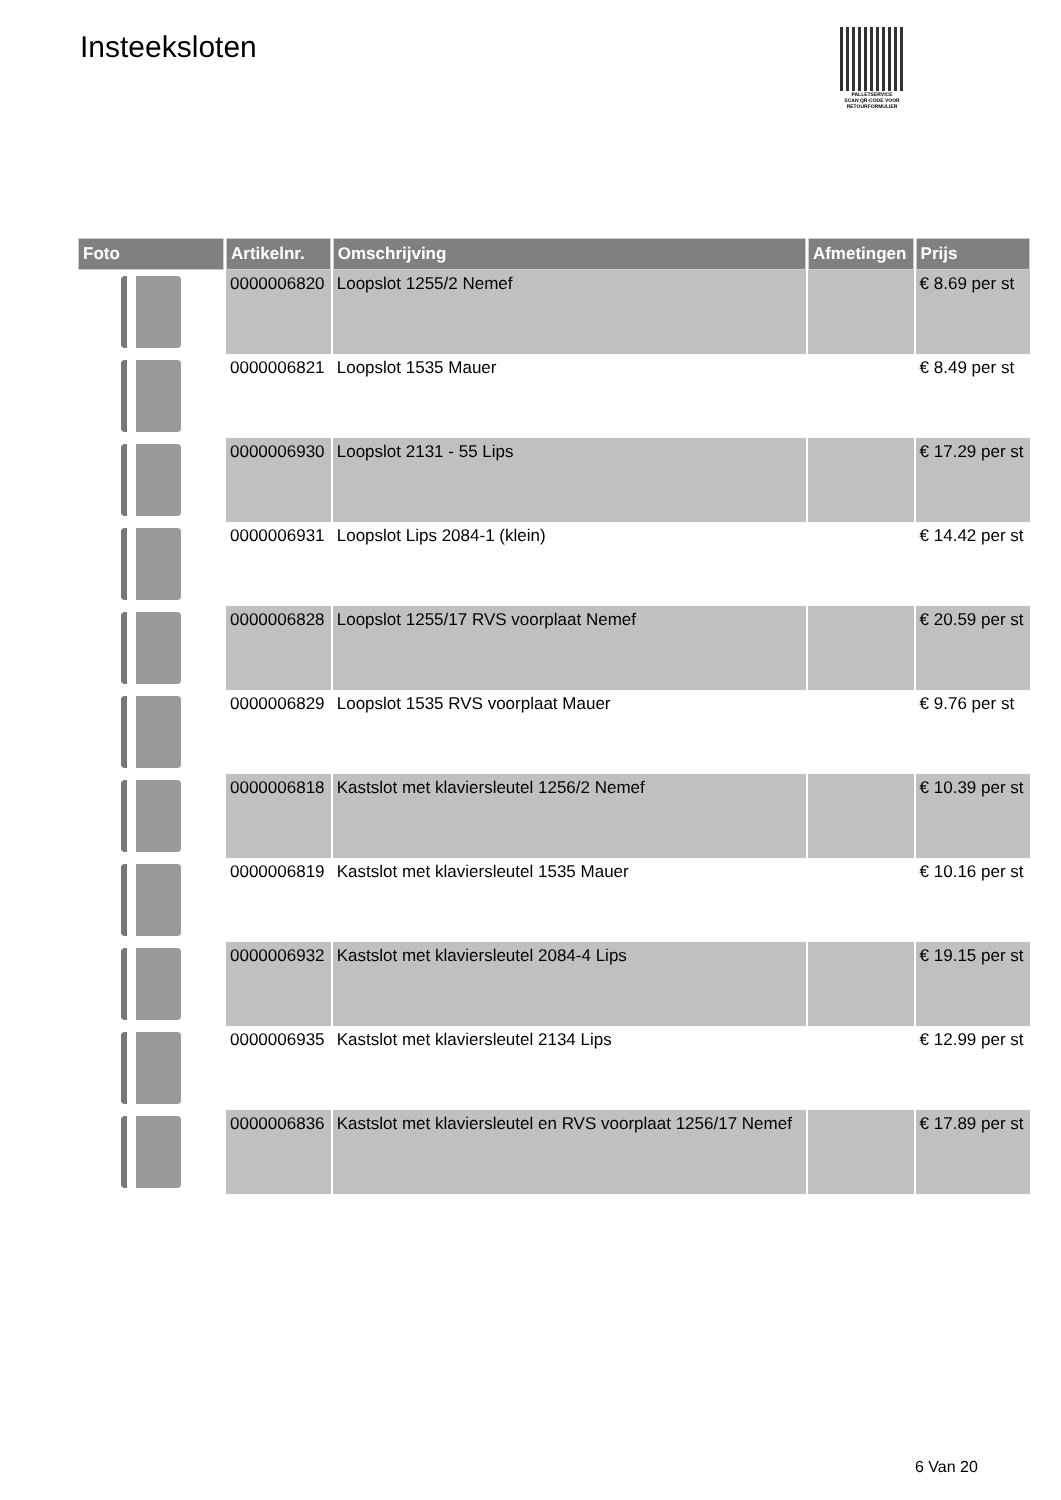Insteeksloten
PALLETSERVICE
SCAN QR-CODE VOOR
RETOURFORMULIER
| Foto | Artikelnr. | Omschrijving | Afmetingen | Prijs |
| --- | --- | --- | --- | --- |
| | 0000006820 | Loopslot 1255/2 Nemef | | € 8.69 per st |
| | 0000006821 | Loopslot 1535 Mauer | | € 8.49 per st |
| | 0000006930 | Loopslot 2131 - 55 Lips | | € 17.29 per st |
| | 0000006931 | Loopslot Lips 2084-1 (klein) | | € 14.42 per st |
| | 0000006828 | Loopslot 1255/17 RVS voorplaat Nemef | | € 20.59 per st |
| | 0000006829 | Loopslot 1535 RVS voorplaat Mauer | | € 9.76 per st |
| | 0000006818 | Kastslot met klaviersleutel 1256/2 Nemef | | € 10.39 per st |
| | 0000006819 | Kastslot met klaviersleutel 1535 Mauer | | € 10.16 per st |
| | 0000006932 | Kastslot met klaviersleutel 2084-4 Lips | | € 19.15 per st |
| | 0000006935 | Kastslot met klaviersleutel 2134 Lips | | € 12.99 per st |
| | 0000006836 | Kastslot met klaviersleutel en RVS voorplaat 1256/17 Nemef | | € 17.89 per st |
6 Van 20